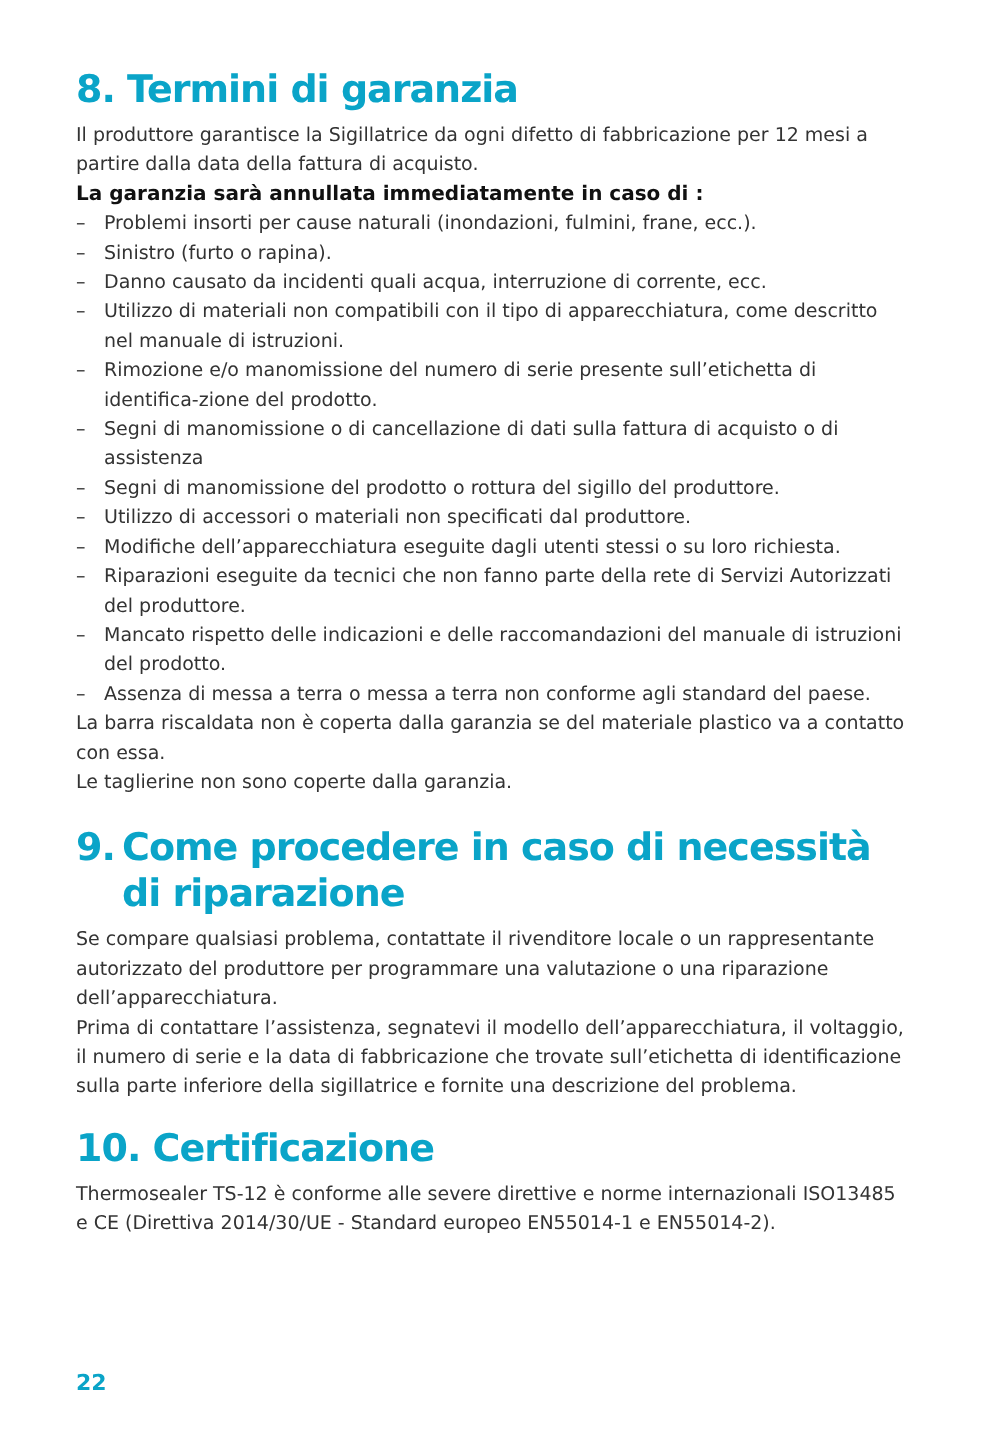8. Termini di garanzia
Il produttore garantisce la Sigillatrice da ogni difetto di fabbricazione per 12 mesi a partire dalla data della fattura di acquisto.
La garanzia sarà annullata immediatamente in caso di :
– Problemi insorti per cause naturali (inondazioni, fulmini, frane, ecc.).
– Sinistro (furto o rapina).
– Danno causato da incidenti quali acqua, interruzione di corrente, ecc.
– Utilizzo di materiali non compatibili con il tipo di apparecchiatura, come descritto nel manuale di istruzioni.
– Rimozione e/o manomissione del numero di serie presente sull’etichetta di identifica-zione del prodotto.
– Segni di manomissione o di cancellazione di dati sulla fattura di acquisto o di assistenza
– Segni di manomissione del prodotto o rottura del sigillo del produttore.
– Utilizzo di accessori o materiali non specificati dal produttore.
– Modifiche dell’apparecchiatura eseguite dagli utenti stessi o su loro richiesta.
– Riparazioni eseguite da tecnici che non fanno parte della rete di Servizi Autorizzati del produttore.
– Mancato rispetto delle indicazioni e delle raccomandazioni del manuale di istruzioni del prodotto.
– Assenza di messa a terra o messa a terra non conforme agli standard del paese.
La barra riscaldata non è coperta dalla garanzia se del materiale plastico va a contatto con essa.
Le taglierine non sono coperte dalla garanzia.
9. Come procedere in caso di necessità di riparazione
Se compare qualsiasi problema, contattate il rivenditore locale o un rappresentante autorizzato del produttore per programmare una valutazione o una riparazione dell’apparecchiatura.
Prima di contattare l’assistenza, segnatevi il modello dell’apparecchiatura, il voltaggio, il numero di serie e la data di fabbricazione che trovate sull’etichetta di identificazione sulla parte inferiore della sigillatrice e fornite una descrizione del problema.
10. Certificazione
Thermosealer TS-12 è conforme alle severe direttive e norme internazionali ISO13485 e CE (Direttiva 2014/30/UE - Standard europeo EN55014-1 e EN55014-2).
22